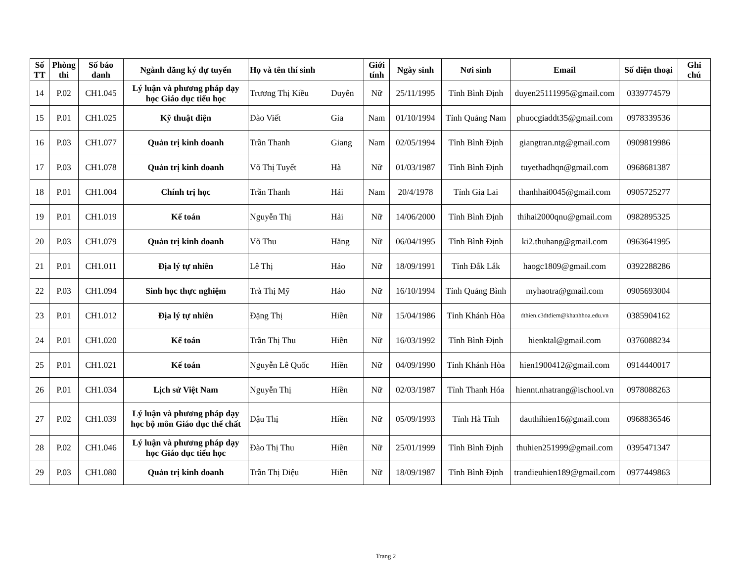| Số TT | Phòng thi | Số báo danh | Ngành đăng ký dự tuyển | Họ và tên thí sinh | | Giới tính | Ngày sinh | Nơi sinh | Email | Số điện thoại | Ghi chú |
| --- | --- | --- | --- | --- | --- | --- | --- | --- | --- | --- | --- |
| 14 | P.02 | CH1.045 | Lý luận và phương pháp dạy học Giáo dục tiểu học | Trương Thị Kiều | Duyên | Nữ | 25/11/1995 | Tỉnh Bình Định | duyen25111995@gmail.com | 0339774579 | |
| 15 | P.01 | CH1.025 | Kỹ thuật điện | Đào Viết | Gia | Nam | 01/10/1994 | Tỉnh Quảng Nam | phuocgiaddt35@gmail.com | 0978339536 | |
| 16 | P.03 | CH1.077 | Quản trị kinh doanh | Trần Thanh | Giang | Nam | 02/05/1994 | Tỉnh Bình Định | giangtran.ntg@gmail.com | 0909819986 | |
| 17 | P.03 | CH1.078 | Quản trị kinh doanh | Võ Thị Tuyết | Hà | Nữ | 01/03/1987 | Tỉnh Bình Định | tuyethadhqn@gmail.com | 0968681387 | |
| 18 | P.01 | CH1.004 | Chính trị học | Trần Thanh | Hải | Nam | 20/4/1978 | Tỉnh Gia Lai | thanhhai0045@gmail.com | 0905725277 | |
| 19 | P.01 | CH1.019 | Kế toán | Nguyễn Thị | Hải | Nữ | 14/06/2000 | Tỉnh Bình Định | thihai2000qnu@gmail.com | 0982895325 | |
| 20 | P.03 | CH1.079 | Quản trị kinh doanh | Võ Thu | Hằng | Nữ | 06/04/1995 | Tỉnh Bình Định | ki2.thuhang@gmail.com | 0963641995 | |
| 21 | P.01 | CH1.011 | Địa lý tự nhiên | Lê Thị | Hảo | Nữ | 18/09/1991 | Tỉnh Đắk Lắk | haogc1809@gmail.com | 0392288286 | |
| 22 | P.03 | CH1.094 | Sinh học thực nghiệm | Trà Thị Mỹ | Hảo | Nữ | 16/10/1994 | Tỉnh Quảng Bình | myhaotra@gmail.com | 0905693004 | |
| 23 | P.01 | CH1.012 | Địa lý tự nhiên | Đặng Thị | Hiền | Nữ | 15/04/1986 | Tỉnh Khánh Hòa | dthien.c3dtdiem@khanhhoa.edu.vn | 0385904162 | |
| 24 | P.01 | CH1.020 | Kế toán | Trần Thị Thu | Hiền | Nữ | 16/03/1992 | Tỉnh Bình Định | hienktal@gmail.com | 0376088234 | |
| 25 | P.01 | CH1.021 | Kế toán | Nguyễn Lê Quốc | Hiền | Nữ | 04/09/1990 | Tỉnh Khánh Hòa | hien1900412@gmail.com | 0914440017 | |
| 26 | P.01 | CH1.034 | Lịch sử Việt Nam | Nguyễn Thị | Hiền | Nữ | 02/03/1987 | Tỉnh Thanh Hóa | hiennt.nhatrang@ischool.vn | 0978088263 | |
| 27 | P.02 | CH1.039 | Lý luận và phương pháp dạy học bộ môn Giáo dục thể chất | Đậu Thị | Hiền | Nữ | 05/09/1993 | Tỉnh Hà Tĩnh | dauthihien16@gmail.com | 0968836546 | |
| 28 | P.02 | CH1.046 | Lý luận và phương pháp dạy học Giáo dục tiểu học | Đào Thị Thu | Hiền | Nữ | 25/01/1999 | Tỉnh Bình Định | thuhien251999@gmail.com | 0395471347 | |
| 29 | P.03 | CH1.080 | Quản trị kinh doanh | Trần Thị Diệu | Hiền | Nữ | 18/09/1987 | Tỉnh Bình Định | trandieuhien189@gmail.com | 0977449863 | |
Trang 2